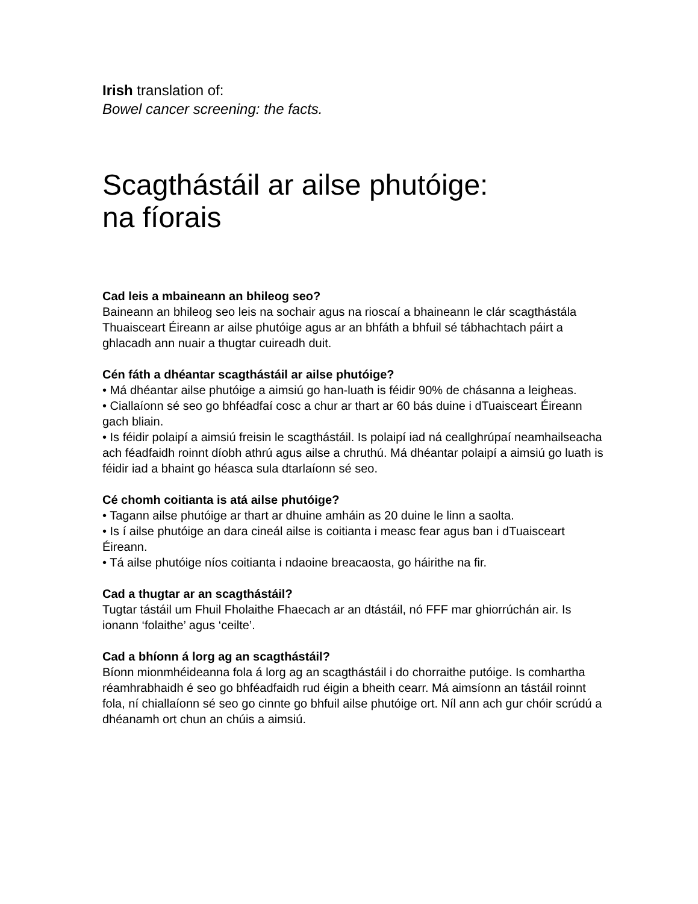Irish translation of:
Bowel cancer screening: the facts.
Scagthástáil ar ailse phutóige:
na fíorais
Cad leis a mbaineann an bhileog seo?
Baineann an bhileog seo leis na sochair agus na rioscaí a bhaineann le clár scagthástála Thuaisceart Éireann ar ailse phutóige agus ar an bhfáth a bhfuil sé tábhachtach páirt a ghlacadh ann nuair a thugtar cuireadh duit.
Cén fáth a dhéantar scagthástáil ar ailse phutóige?
• Má dhéantar ailse phutóige a aimsiú go han-luath is féidir 90% de chásanna a leigheas.
• Ciallaíonn sé seo go bhféadfaí cosc a chur ar thart ar 60 bás duine i dTuaisceart Éireann gach bliain.
• Is féidir polaipí a aimsiú freisin le scagthástáil. Is polaipí iad ná ceallghrúpaí neamhailseacha ach féadfaidh roinnt díobh athrú agus ailse a chruthú. Má dhéantar polaipí a aimsiú go luath is féidir iad a bhaint go héasca sula dtarlaíonn sé seo.
Cé chomh coitianta is atá ailse phutóige?
• Tagann ailse phutóige ar thart ar dhuine amháin as 20 duine le linn a saolta.
• Is í ailse phutóige an dara cineál ailse is coitianta i measc fear agus ban i dTuaisceart Éireann.
• Tá ailse phutóige níos coitianta i ndaoine breacaosta, go háirithe na fir.
Cad a thugtar ar an scagthástáil?
Tugtar tástáil um Fhuil Fholaithe Fhaecach ar an dtástáil, nó FFF mar ghiorrúchán air. Is ionann ‘folaithe’ agus ‘ceilte’.
Cad a bhíonn á lorg ag an scagthástáil?
Bíonn mionmhéideanna fola á lorg ag an scagthástáil i do chorraithe putóige. Is comhartha réamhrabhaidh é seo go bhféadfaidh rud éigin a bheith cearr. Má aimsíonn an tástáil roinnt fola, ní chiallaíonn sé seo go cinnte go bhfuil ailse phutóige ort. Níl ann ach gur chóir scrúdú a dhéanamh ort chun an chúis a aimsiú.